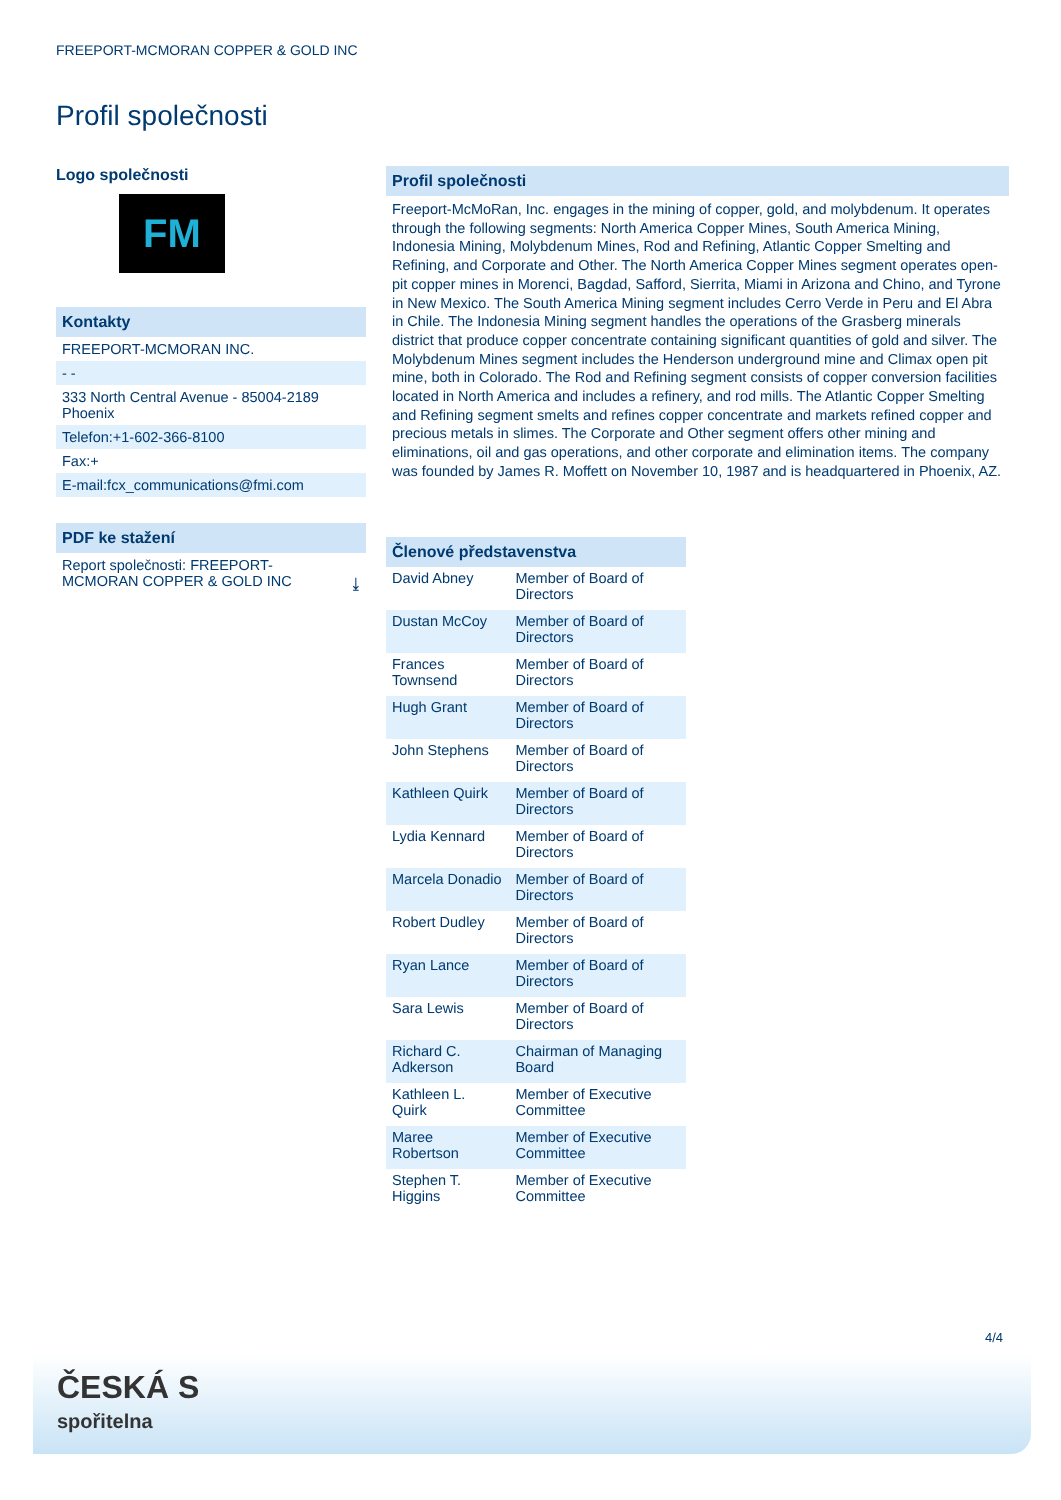FREEPORT-MCMORAN COPPER & GOLD INC
Profil společnosti
Logo společnosti
FM
Kontakty
FREEPORT-MCMORAN INC.
- -
333 North Central Avenue - 85004-2189
Phoenix
Telefon:+1-602-366-8100
Fax:+
E-mail:fcx_communications@fmi.com
PDF ke stažení
Report společnosti: FREEPORT-
MCMORAN COPPER & GOLD INC ⤓
Profil společnosti
Freeport-McMoRan, Inc. engages in the mining of copper, gold, and molybdenum. It operates through the following segments: North America Copper Mines, South America Mining, Indonesia Mining, Molybdenum Mines, Rod and Refining, Atlantic Copper Smelting and Refining, and Corporate and Other. The North America Copper Mines segment operates open-pit copper mines in Morenci, Bagdad, Safford, Sierrita, Miami in Arizona and Chino, and Tyrone in New Mexico. The South America Mining segment includes Cerro Verde in Peru and El Abra in Chile. The Indonesia Mining segment handles the operations of the Grasberg minerals district that produce copper concentrate containing significant quantities of gold and silver. The Molybdenum Mines segment includes the Henderson underground mine and Climax open pit mine, both in Colorado. The Rod and Refining segment consists of copper conversion facilities located in North America and includes a refinery, and rod mills. The Atlantic Copper Smelting and Refining segment smelts and refines copper concentrate and markets refined copper and precious metals in slimes. The Corporate and Other segment offers other mining and eliminations, oil and gas operations, and other corporate and elimination items. The company was founded by James R. Moffett on November 10, 1987 and is headquartered in Phoenix, AZ.
Členové představenstva
| David Abney | Member of Board of Directors |
| Dustan McCoy | Member of Board of Directors |
| Frances Townsend | Member of Board of Directors |
| Hugh Grant | Member of Board of Directors |
| John Stephens | Member of Board of Directors |
| Kathleen Quirk | Member of Board of Directors |
| Lydia Kennard | Member of Board of Directors |
| Marcela Donadio | Member of Board of Directors |
| Robert Dudley | Member of Board of Directors |
| Ryan Lance | Member of Board of Directors |
| Sara Lewis | Member of Board of Directors |
| Richard C. Adkerson | Chairman of Managing Board |
| Kathleen L. Quirk | Member of Executive Committee |
| Maree Robertson | Member of Executive Committee |
| Stephen T. Higgins | Member of Executive Committee |
4/4
ČESKÁ S
spořitelna